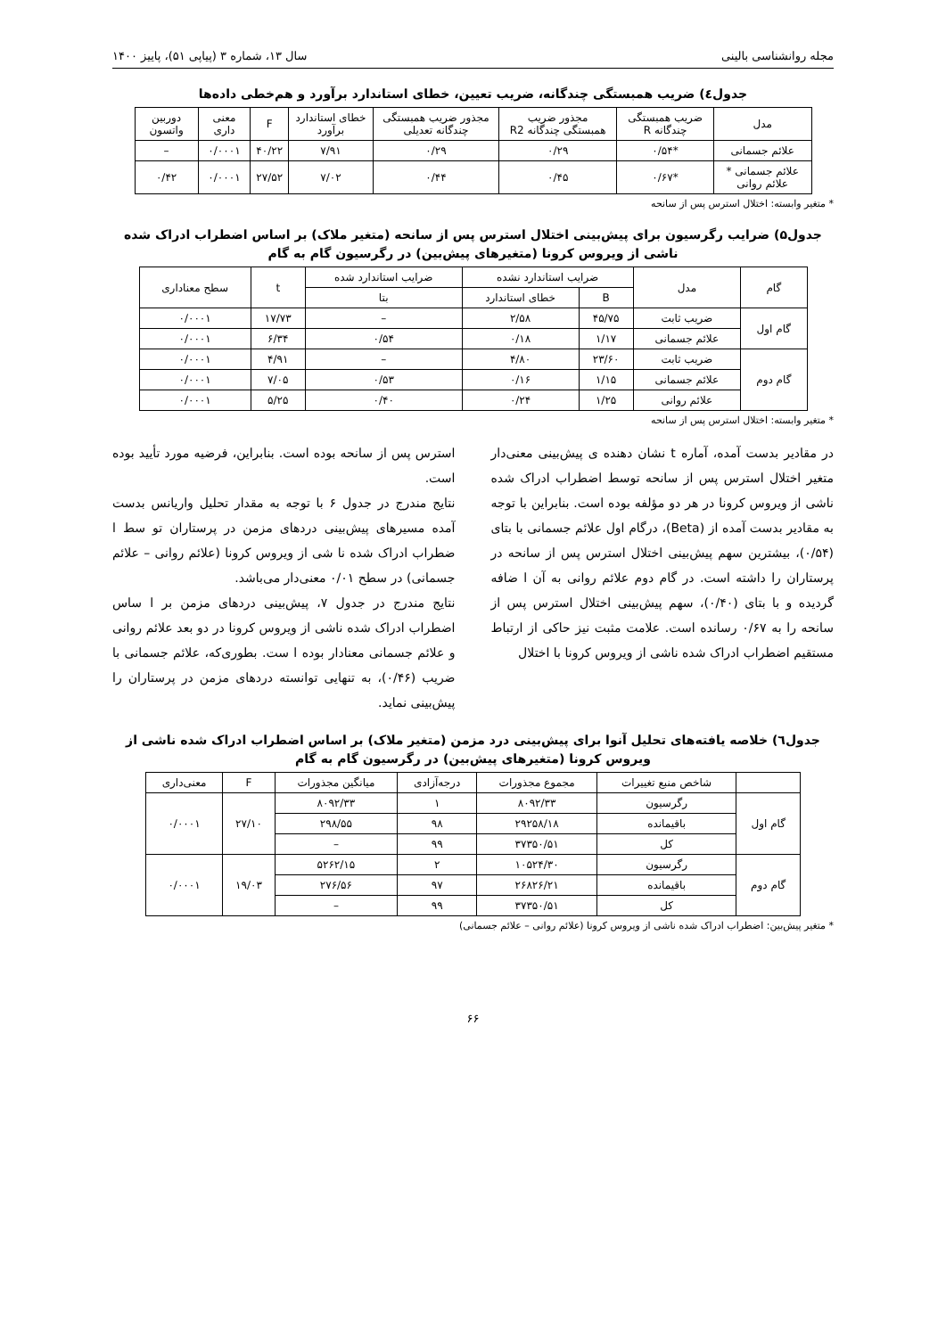مجله روانشناسی بالینی سال ۱۳، شماره ۳ (پیاپی ۵۱)، پاییز ۱۴۰۰
جدول٤) ضریب همبستگی چندگانه، ضریب تعیین، خطای استاندارد برآورد و هم‌خطی داده‌ها
| مدل | ضریب همبستگی چندگانه R | مجذور ضریب همبستگی چندگانه R2 | مجذور ضریب همبستگی چندگانه تعدیلی | خطای استاندارد برآورد | F | معنی داری | دوربین واتسون |
| --- | --- | --- | --- | --- | --- | --- | --- |
| علائم جسمانی | *۰/۵۴ | ۰/۲۹ | ۰/۲۹ | ۷/۹۱ | ۴۰/۲۲ | ۰/۰۰۰۱ | – |
| علائم جسمانی * علائم روانی | *۰/۶۷ | ۰/۴۵ | ۰/۴۴ | ۷/۰۲ | ۲۷/۵۲ | ۰/۰۰۰۱ | ۰/۴۲ |
* متغیر وابسته: اختلال استرس پس از سانحه
جدول۵) ضرایب رگرسیون برای پیش‌بینی اختلال استرس پس از سانحه (متغیر ملاک) بر اساس اضطراب ادراک شده ناشی از ویروس کرونا (متغیرهای پیش‌بین) در رگرسیون گام به گام
| گام | مدل | ضرایب استاندارد نشده | | ضرایب استاندارد شده | t | سطح معناداری |
| --- | --- | --- | --- | --- | --- | --- |
| | | B | خطای استاندارد | بتا | | |
| گام اول | ضریب ثابت | ۴۵/۷۵ | ۲/۵۸ | – | ۱۷/۷۳ | ۰/۰۰۰۱ |
| | علائم جسمانی | ۱/۱۷ | ۰/۱۸ | ۰/۵۴ | ۶/۳۴ | ۰/۰۰۰۱ |
| گام دوم | ضریب ثابت | ۲۳/۶۰ | ۴/۸۰ | – | ۴/۹۱ | ۰/۰۰۰۱ |
| | علائم جسمانی | ۱/۱۵ | ۰/۱۶ | ۰/۵۳ | ۷/۰۵ | ۰/۰۰۰۱ |
| | علائم روانی | ۱/۲۵ | ۰/۲۴ | ۰/۴۰ | ۵/۲۵ | ۰/۰۰۰۱ |
* متغیر وابسته: اختلال استرس پس از سانحه
در مقادیر بدست آمده، آماره t نشان دهنده ی پیش‌بینی معنی‌دار متغیر اختلال استرس پس از سانحه توسط اضطراب ادراک شده ناشی از ویروس کرونا در هر دو مؤلفه بوده است. بنابراین با توجه به مقادیر بدست آمده از (Beta)، درگام اول علائم جسمانی با بتای (۰/۵۴)، بیشترین سهم پیش‌بینی اختلال استرس پس از سانحه در پرستاران را داشته است. در گام دوم علائم روانی به آن ا ضافه گردیده و با بتای (۰/۴۰)، سهم پیش‌بینی اختلال استرس پس از سانحه را به ۰/۶۷ رسانده است. علامت مثبت نیز حاکی از ارتباط مستقیم اضطراب ادراک شده ناشی از ویروس کرونا با اختلال
استرس پس از سانحه بوده است. بنابراین، فرضیه مورد تأیید بوده است.
نتایج مندرج در جدول ۶ با توجه به مقدار تحلیل واریانس بدست آمده مسیرهای پیش‌بینی دردهای مزمن در پرستاران تو سط ا ضطراب ادراک شده نا شی از ویروس کرونا (علائم روانی – علائم جسمانی) در سطح ۰/۰۱ معنی‌دار می‌باشد.
نتایج مندرج در جدول ۷، پیش‌بینی دردهای مزمن بر ا ساس اضطراب ادراک شده ناشی از ویروس کرونا در دو بعد علائم روانی و علائم جسمانی معنادار بوده ا ست. بطوری‌که، علائم جسمانی با ضریب (۰/۴۶)، به تنهایی توانسته دردهای مزمن در پرستاران را پیش‌بینی نماید.
جدول٦) خلاصه یافته‌های تحلیل آنوا برای پیش‌بینی درد مزمن (متغیر ملاک) بر اساس اضطراب ادراک شده ناشی از ویروس کرونا (متغیرهای پیش‌بین) در رگرسیون گام به گام
| | شاخص منبع تغییرات | مجموع مجذورات | درجه‌آزادی | میانگین مجذورات | F | معنی‌داری |
| --- | --- | --- | --- | --- | --- | --- |
| گام اول | رگرسیون | ۸۰۹۲/۳۳ | ۱ | ۸۰۹۲/۳۳ | ۲۷/۱۰ | ۰/۰۰۰۱ |
| | باقیمانده | ۲۹۲۵۸/۱۸ | ۹۸ | ۲۹۸/۵۵ | | |
| | کل | ۳۷۳۵۰/۵۱ | ۹۹ | – | | |
| گام دوم | رگرسیون | ۱۰۵۲۴/۳۰ | ۲ | ۵۲۶۲/۱۵ | ۱۹/۰۳ | ۰/۰۰۰۱ |
| | باقیمانده | ۲۶۸۲۶/۲۱ | ۹۷ | ۲۷۶/۵۶ | | |
| | کل | ۳۷۳۵۰/۵۱ | ۹۹ | – | | |
* متغیر پیش‌بین: اضطراب ادراک شده ناشی از ویروس کرونا (علائم روانی – علائم جسمانی)
۶۶